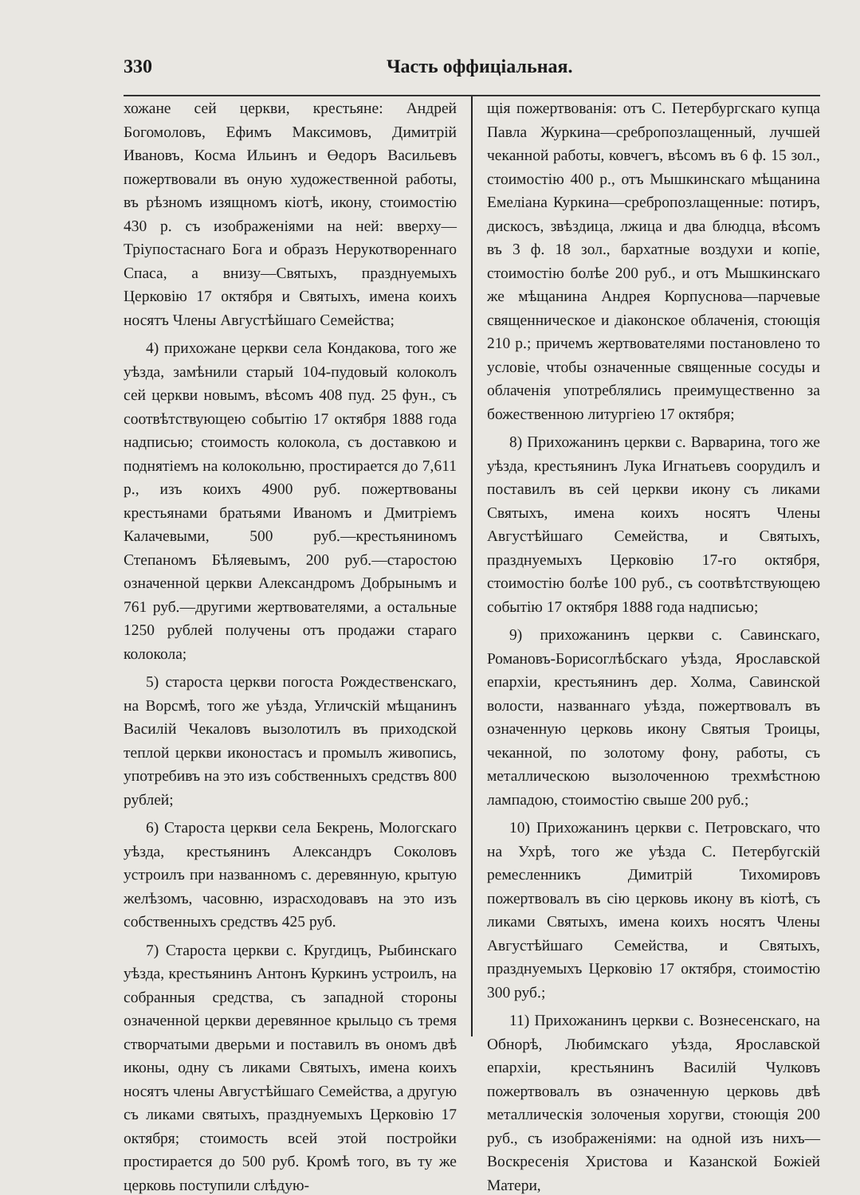330 Часть оффиціальная.
хожане сей церкви, крестьяне: Андрей Богомоловъ, Ефимъ Максимовъ, Димитрій Ивановъ, Косма Ильинъ и Өедоръ Васильевъ пожертвовали въ оную художественной работы, въ рѣзномъ изящномъ кіотѣ, икону, стоимостію 430 р. съ изображеніями на ней: вверху—Тріупостаснаго Бога и образъ Нерукотвореннаго Спаса, а внизу—Святыхъ, празднуемыхъ Церковію 17 октября и Святыхъ, имена коихъ носятъ Члены Августѣйшаго Семейства;
4) прихожане церкви села Кондакова, того же уѣзда, замѣнили старый 104-пудовый колоколъ сей церкви новымъ, вѣсомъ 408 пуд. 25 фун., съ соотвѣтствующею событію 17 октября 1888 года надписью; стоимость колокола, съ доставкою и поднятіемъ на колокольню, простирается до 7,611 р., изъ коихъ 4900 руб. пожертвованы крестьянами братьями Иваномъ и Дмитріемъ Калачевыми, 500 руб.—крестьяниномъ Степаномъ Бѣляевымъ, 200 руб.—старостою означенной церкви Александромъ Добрынымъ и 761 руб.—другими жертвователями, а остальные 1250 рублей получены отъ продажи стараго колокола;
5) староста церкви погоста Рождественскаго, на Ворсмѣ, того же уѣзда, Угличскій мѣщанинъ Василій Чекаловъ вызолотилъ въ приходской теплой церкви иконостасъ и промылъ живопись, употребивъ на это изъ собственныхъ средствъ 800 рублей;
6) Староста церкви села Бекрень, Мологскаго уѣзда, крестьянинъ Александръ Соколовъ устроилъ при названномъ с. деревянную, крытую желѣзомъ, часовню, израсходовавъ на это изъ собственныхъ средствъ 425 руб.
7) Староста церкви с. Кругдицъ, Рыбинскаго уѣзда, крестьянинъ Антонъ Куркинъ устроилъ, на собранныя средства, съ западной стороны означенной церкви деревянное крыльцо съ тремя створчатыми дверьми и поставилъ въ ономъ двѣ иконы, одну съ ликами Святыхъ, имена коихъ носятъ члены Августѣйшаго Семейства, а другую съ ликами святыхъ, празднуемыхъ Церковію 17 октября; стоимость всей этой постройки простирается до 500 руб. Кромѣ того, въ ту же церковь поступили слѣдую-
щія пожертвованія: отъ С. Петербургскаго купца Павла Журкина—сребропозлащенный, лучшей чеканной работы, ковчегъ, вѣсомъ въ 6 ф. 15 зол., стоимостію 400 р., отъ Мышкинскаго мѣщанина Емеліана Куркина—сребропозлащенные: потиръ, дискосъ, звѣздица, лжица и два блюдца, вѣсомъ въ 3 ф. 18 зол., бархатные воздухи и копіе, стоимостію болѣе 200 руб., и отъ Мышкинскаго же мѣщанина Андрея Корпуснова—парчевые священническое и діаконское облаченія, стоющія 210 р.; причемъ жертвователями постановлено то условіе, чтобы означенные священные сосуды и облаченія употреблялись преимущественно за божественною литургіею 17 октября;
8) Прихожанинъ церкви с. Варварина, того же уѣзда, крестьянинъ Лука Игнатьевъ соорудилъ и поставилъ въ сей церкви икону съ ликами Святыхъ, имена коихъ носятъ Члены Августѣйшаго Семейства, и Святыхъ, празднуемыхъ Церковію 17-го октября, стоимостію болѣе 100 руб., съ соотвѣтствующею событію 17 октября 1888 года надписью;
9) прихожанинъ церкви с. Савинскаго, Романовъ-Борисоглѣбскаго уѣзда, Ярославской епархіи, крестьянинъ дер. Холма, Савинской волости, названнаго уѣзда, пожертвовалъ въ означенную церковь икону Святыя Троицы, чеканной, по золотому фону, работы, съ металлическою вызолоченною трехмѣстною лампадою, стоимостію свыше 200 руб.;
10) Прихожанинъ церкви с. Петровскаго, что на Ухрѣ, того же уѣзда С. Петербугскій ремесленникъ Димитрій Тихомировъ пожертвовалъ въ сію церковь икону въ кіотѣ, съ ликами Святыхъ, имена коихъ носятъ Члены Августѣйшаго Семейства, и Святыхъ, празднуемыхъ Церковію 17 октября, стоимостію 300 руб.;
11) Прихожанинъ церкви с. Вознесенскаго, на Обнорѣ, Любимскаго уѣзда, Ярославской епархіи, крестьянинъ Василій Чулковъ пожертвовалъ въ означенную церковь двѣ металлическія золоченыя хоругви, стоющія 200 руб., съ изображеніями: на одной изъ нихъ—Воскресенія Христова и Казанской Божіей Матери,